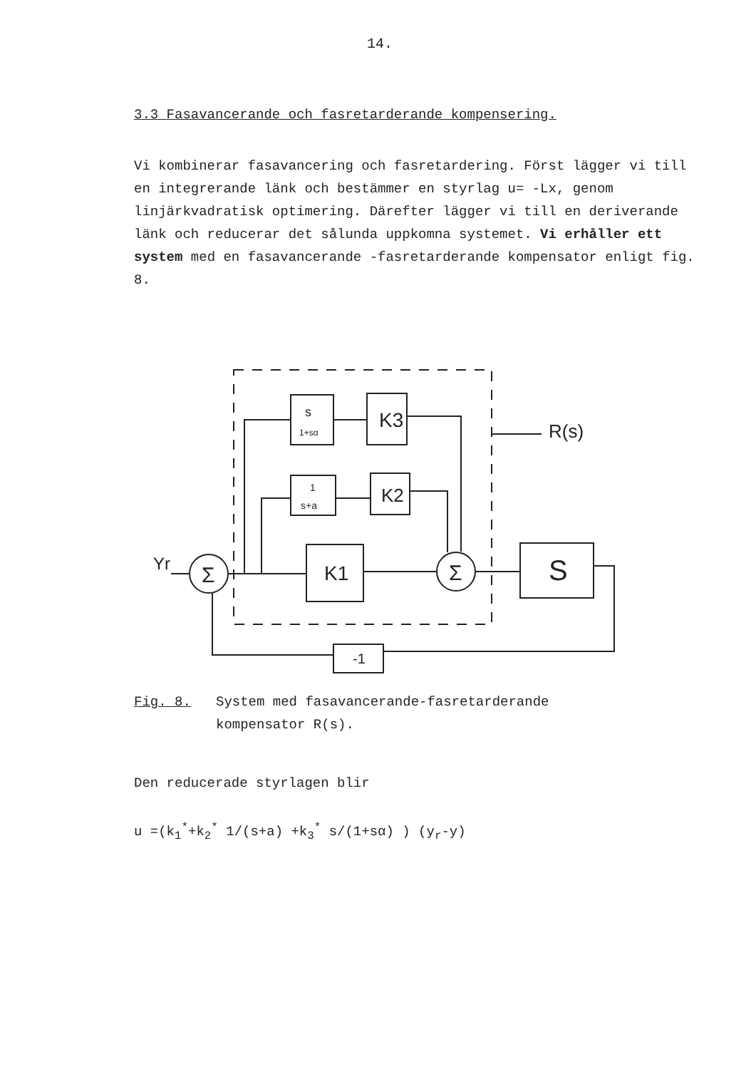14.
3.3 Fasavancerande och fasretarderande kompensering.
Vi kombinerar fasavancering och fasretardering. Först lägger vi till en integrerande länk och bestämmer en styrlag u= -Lx, genom linjärkvadratisk optimering. Därefter lägger vi till en deriverande länk och reducerar det sålunda uppkomna systemet. Vi erhåller ett system med en fasavancerande -fasretarderande kompensator enligt fig. 8.
Σ
Σ
Yr
s
1+sα
K3
1
s+a
K2
K1
S
-1
R(s)
Fig. 8. System med fasavancerande-fasretarderande
kompensator R(s).
Den reducerade styrlagen blir
u =(k<sub>1</sub><sup>*</sup>+k<sub>2</sub><sup>*</sup> 1/(s+a) +k<sub>3</sub><sup>*</sup> s/(1+sα) ) (y<sub>r</sub>-y)